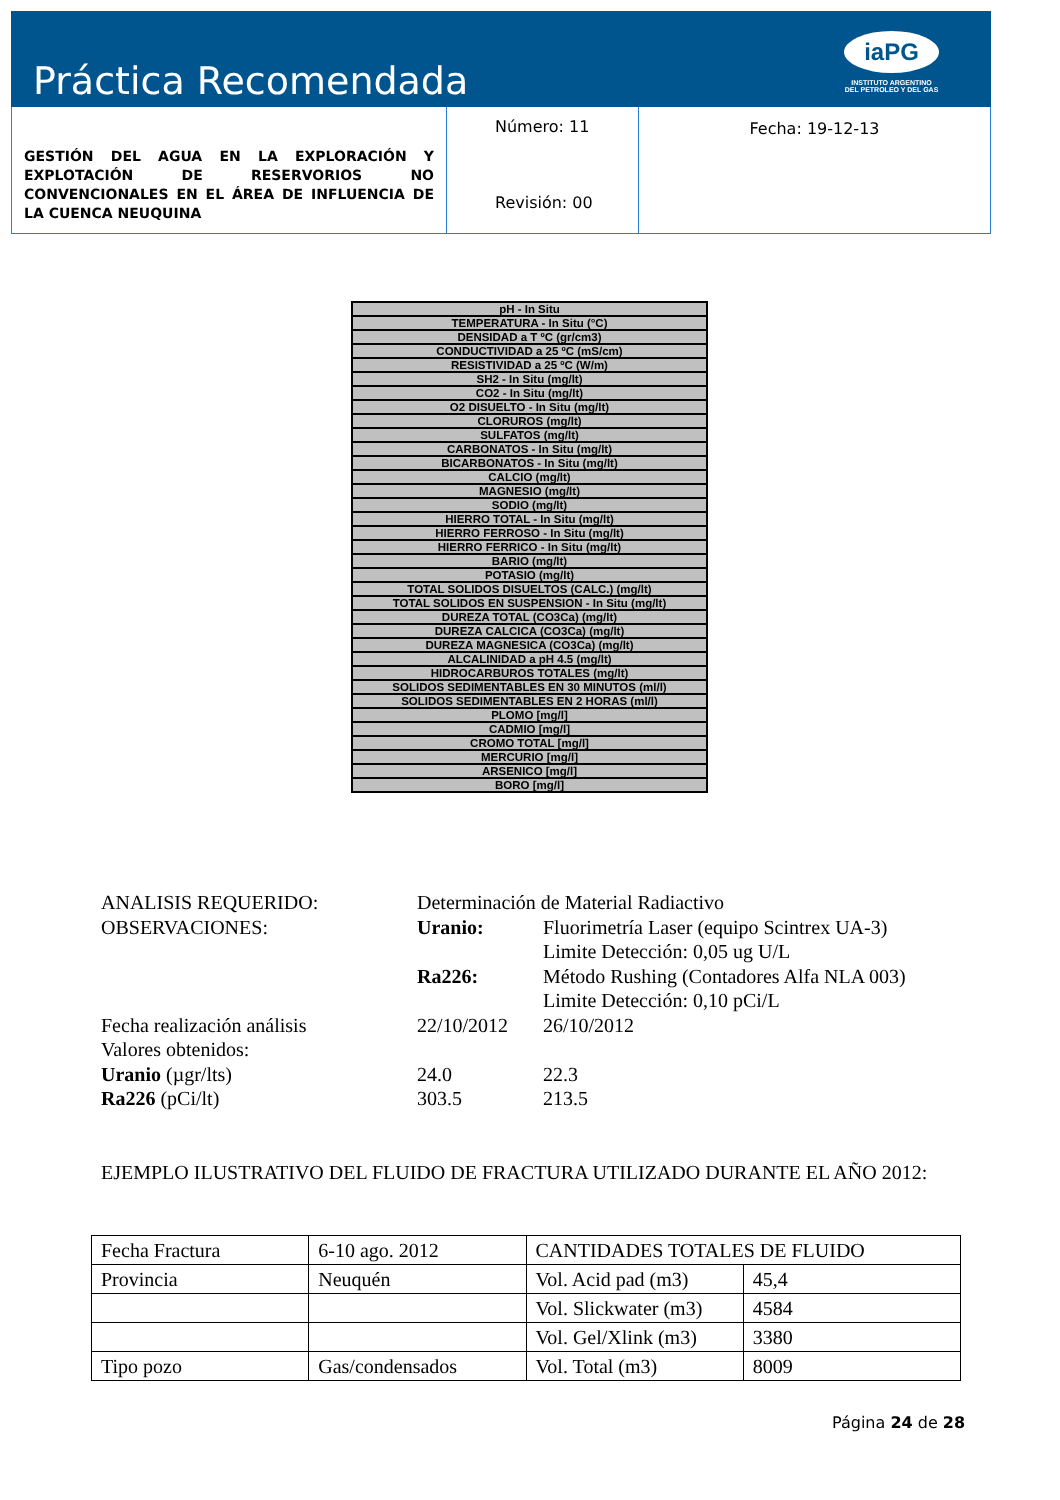Práctica Recomendada
iaPG
INSTITUTO ARGENTINO
DEL PETROLEO Y DEL GAS
GESTIÓN DEL AGUA EN LA EXPLORACIÓN Y EXPLOTACIÓN DE RESERVORIOS NO CONVENCIONALES EN EL ÁREA DE INFLUENCIA DE LA CUENCA NEUQUINA
Número: 11
Revisión: 00
Fecha: 19-12-13
| pH - In Situ |
| TEMPERATURA - In Situ (°C) |
| DENSIDAD a T ºC (gr/cm3) |
| CONDUCTIVIDAD a 25 ºC (mS/cm) |
| RESISTIVIDAD a 25 ºC (W/m) |
| SH2 - In Situ (mg/lt) |
| CO2 - In Situ (mg/lt) |
| O2 DISUELTO - In Situ (mg/lt) |
| CLORUROS (mg/lt) |
| SULFATOS (mg/lt) |
| CARBONATOS - In Situ (mg/lt) |
| BICARBONATOS - In Situ (mg/lt) |
| CALCIO (mg/lt) |
| MAGNESIO (mg/lt) |
| SODIO (mg/lt) |
| HIERRO TOTAL - In Situ (mg/lt) |
| HIERRO FERROSO - In Situ (mg/lt) |
| HIERRO FERRICO - In Situ (mg/lt) |
| BARIO (mg/lt) |
| POTASIO (mg/lt) |
| TOTAL SOLIDOS DISUELTOS (CALC.) (mg/lt) |
| TOTAL SOLIDOS EN SUSPENSION - In Situ (mg/lt) |
| DUREZA TOTAL (CO3Ca) (mg/lt) |
| DUREZA CALCICA (CO3Ca) (mg/lt) |
| DUREZA MAGNESICA (CO3Ca) (mg/lt) |
| ALCALINIDAD a pH 4.5 (mg/lt) |
| HIDROCARBUROS TOTALES (mg/lt) |
| SOLIDOS SEDIMENTABLES EN 30 MINUTOS (ml/l) |
| SOLIDOS SEDIMENTABLES EN 2 HORAS (ml/l) |
| PLOMO [mg/l] |
| CADMIO [mg/l] |
| CROMO TOTAL [mg/l] |
| MERCURIO [mg/l] |
| ARSENICO [mg/l] |
| BORO [mg/l] |
| ANALISIS REQUERIDO: | Determinación de Material Radiactivo | |
| OBSERVACIONES: | Uranio: | Fluorimetría Laser (equipo Scintrex UA-3) |
| | | Limite Detección: 0,05 ug U/L |
| | Ra226: | Método Rushing (Contadores Alfa NLA 003) |
| | | Limite Detección: 0,10 pCi/L |
| Fecha realización análisis | 22/10/2012 | 26/10/2012 |
| Valores obtenidos: | | |
| Uranio (µgr/lts) | 24.0 | 22.3 |
| Ra226 (pCi/lt) | 303.5 | 213.5 |
EJEMPLO ILUSTRATIVO DEL FLUIDO DE FRACTURA UTILIZADO DURANTE EL AÑO 2012:
| Fecha Fractura | 6-10 ago. 2012 | CANTIDADES TOTALES DE FLUIDO | |
| Provincia | Neuquén | Vol. Acid pad (m3) | 45,4 |
| | | Vol. Slickwater (m3) | 4584 |
| | | Vol. Gel/Xlink (m3) | 3380 |
| Tipo pozo | Gas/condensados | Vol. Total (m3) | 8009 |
Página 24 de 28